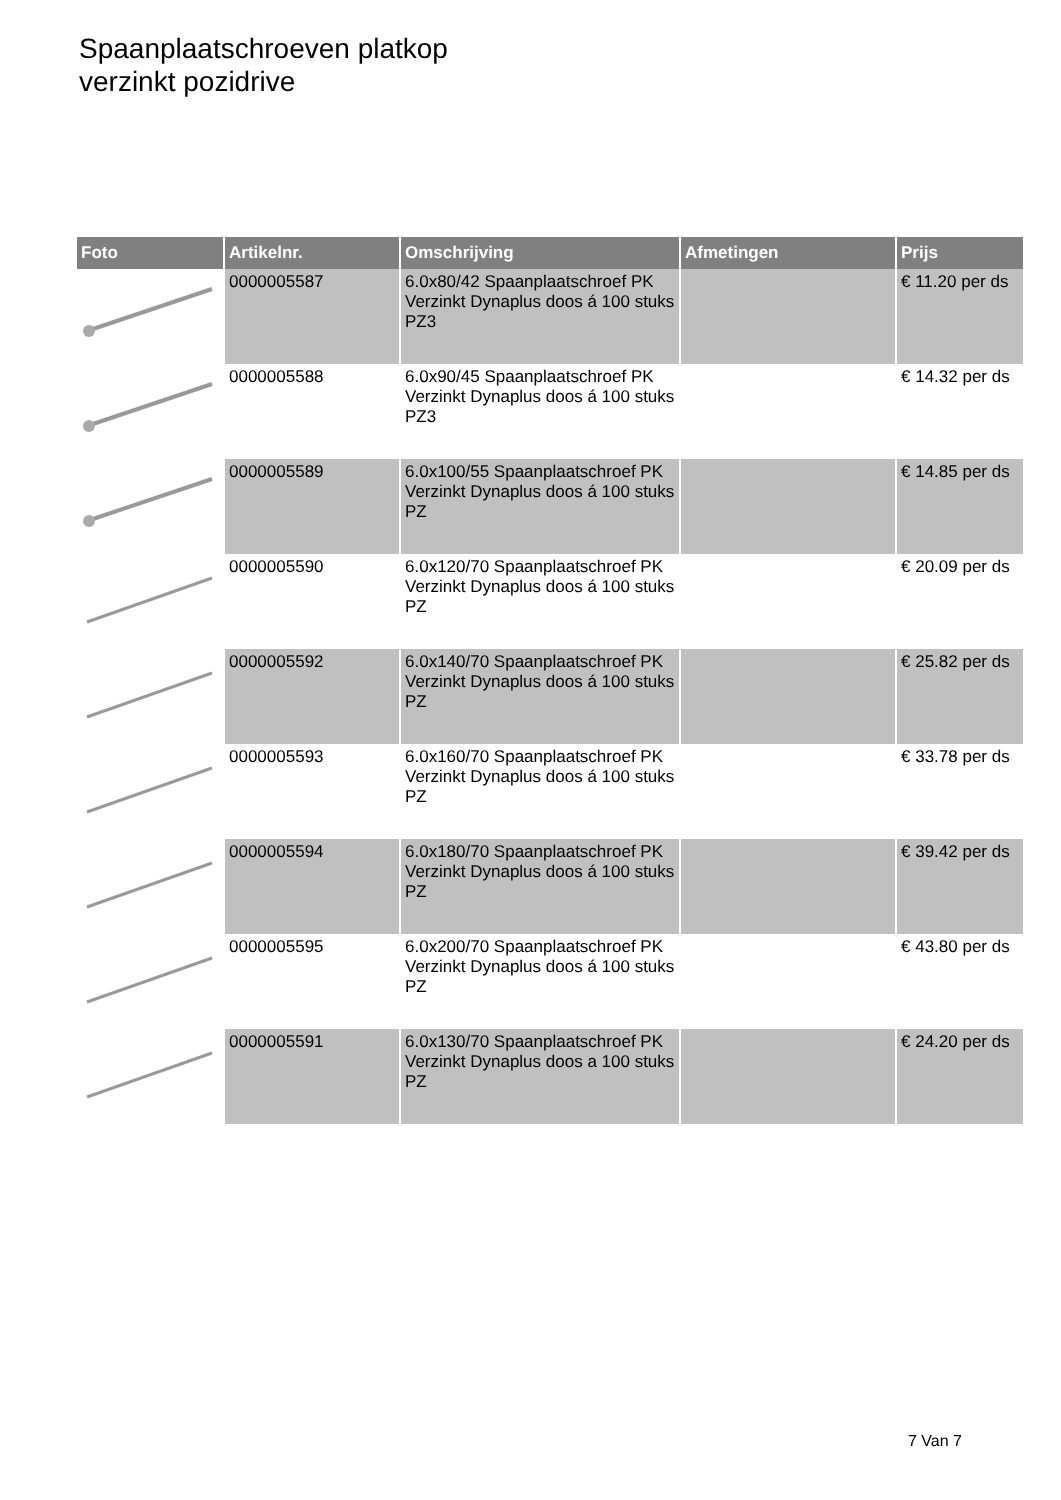Spaanplaatschroeven platkop
verzinkt pozidrive
| Foto | Artikelnr. | Omschrijving | Afmetingen | Prijs |
| --- | --- | --- | --- | --- |
| | 0000005587 | 6.0x80/42 Spaanplaatschroef PK Verzinkt Dynaplus doos á 100 stuks PZ3 | | € 11.20 per ds |
| | 0000005588 | 6.0x90/45 Spaanplaatschroef PK Verzinkt Dynaplus doos á 100 stuks PZ3 | | € 14.32 per ds |
| | 0000005589 | 6.0x100/55 Spaanplaatschroef PK Verzinkt Dynaplus doos á 100 stuks PZ | | € 14.85 per ds |
| | 0000005590 | 6.0x120/70 Spaanplaatschroef PK Verzinkt Dynaplus doos á 100 stuks PZ | | € 20.09 per ds |
| | 0000005592 | 6.0x140/70 Spaanplaatschroef PK Verzinkt Dynaplus doos á 100 stuks PZ | | € 25.82 per ds |
| | 0000005593 | 6.0x160/70 Spaanplaatschroef PK Verzinkt Dynaplus doos á 100 stuks PZ | | € 33.78 per ds |
| | 0000005594 | 6.0x180/70 Spaanplaatschroef PK Verzinkt Dynaplus doos á 100 stuks PZ | | € 39.42 per ds |
| | 0000005595 | 6.0x200/70 Spaanplaatschroef PK Verzinkt Dynaplus doos á 100 stuks PZ | | € 43.80 per ds |
| | 0000005591 | 6.0x130/70 Spaanplaatschroef PK Verzinkt Dynaplus doos a 100 stuks PZ | | € 24.20 per ds |
7 Van 7